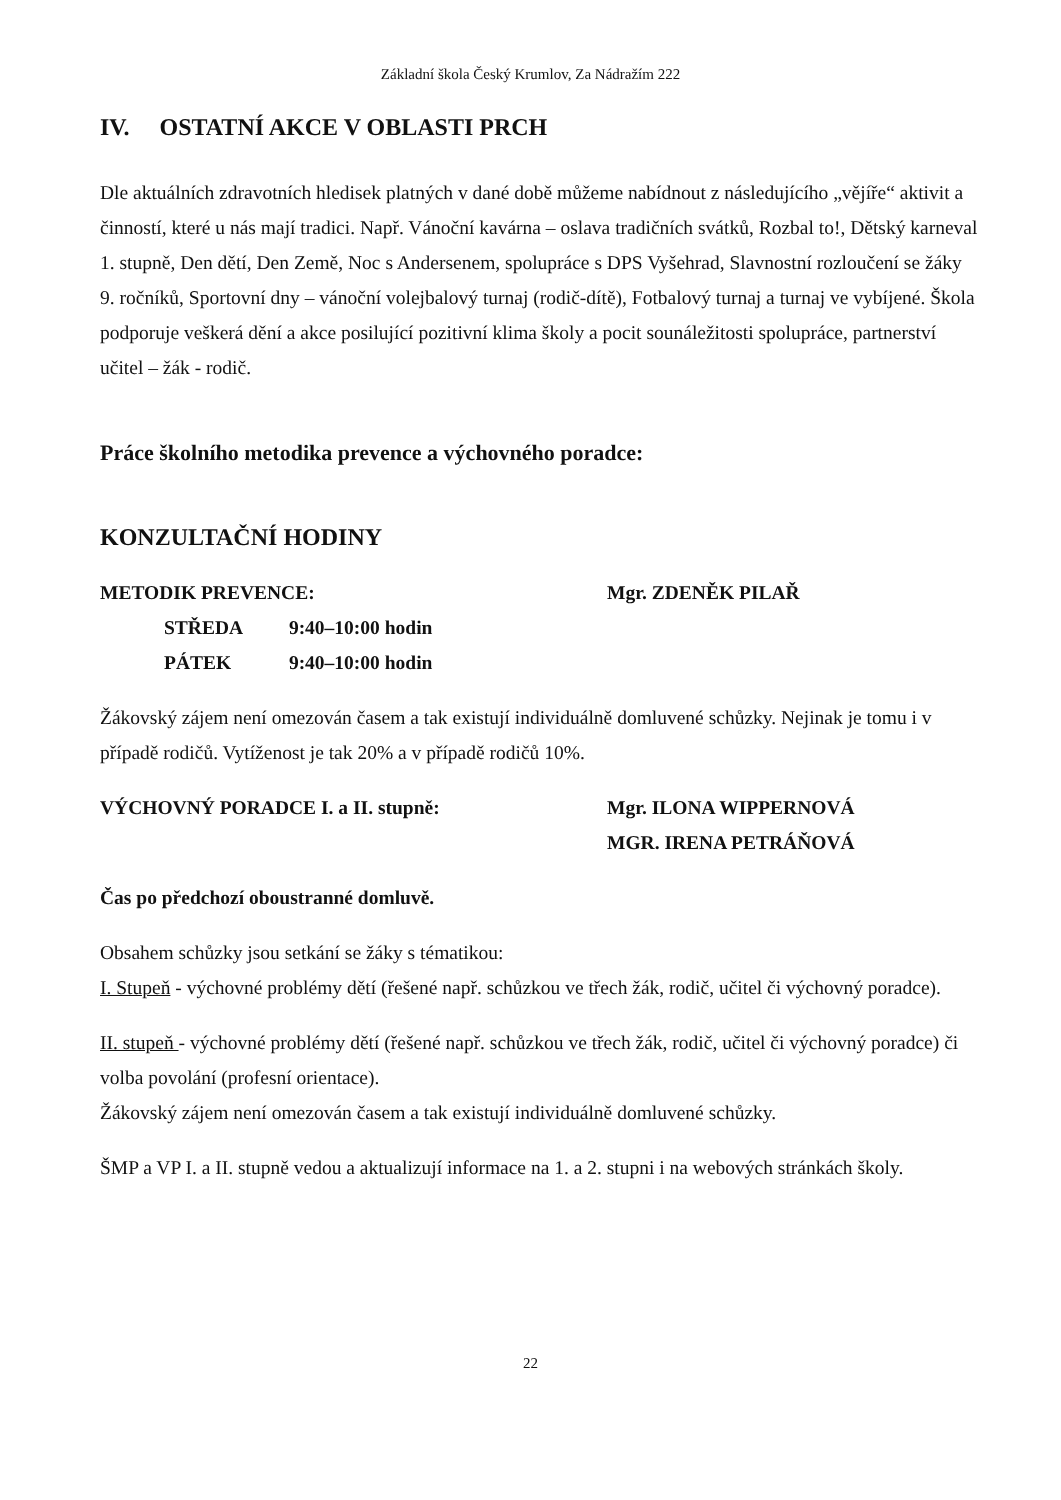Základní škola Český Krumlov, Za Nádražím 222
IV. OSTATNÍ AKCE V OBLASTI PRCH
Dle aktuálních zdravotních hledisek platných v dané době můžeme nabídnout z následujícího „vějíře“ aktivit a činností, které u nás mají tradici. Např. Vánoční kavárna – oslava tradičních svátků, Rozbal to!, Dětský karneval 1. stupně, Den dětí, Den Země, Noc s Andersenem, spolupráce s DPS Vyšehrad, Slavnostní rozloučení se žáky 9. ročníků, Sportovní dny – vánoční volejbalový turnaj (rodič-dítě), Fotbalový turnaj a turnaj ve vybíjené. Škola podporuje veškerá dění a akce posilující pozitivní klima školy a pocit sounáležitosti spolupráce, partnerství učitel – žák - rodič.
Práce školního metodika prevence a výchovného poradce:
KONZULTAČNÍ HODINY
METODIK PREVENCE: Mgr. ZDENĚK PILAŘ
STŘEDA 9:40–10:00 hodin
PÁTEK 9:40–10:00 hodin
Žákovský zájem není omezován časem a tak existují individuálně domluvené schůzky. Nejinak je tomu i v případě rodičů. Vytíženost je tak 20% a v případě rodičů 10%.
VÝCHOVNÝ PORADCE I. a II. stupně: Mgr. ILONA WIPPERNOVÁ
MGR. IRENA PETRÁŇOVÁ
Čas po předchozí oboustranné domluvě.
Obsahem schůzky jsou setkání se žáky s tématikou:
I. Stupeň - výchovné problémy dětí (řešené např. schůzkou ve třech žák, rodič, učitel či výchovný poradce).
II. stupeň - výchovné problémy dětí (řešené např. schůzkou ve třech žák, rodič, učitel či výchovný poradce) či volba povolání (profesní orientace).
Žákovský zájem není omezován časem a tak existují individuálně domluvené schůzky.
ŠMP a VP I. a II. stupně vedou a aktualizují informace na 1. a 2. stupni i na webových stránkách školy.
22